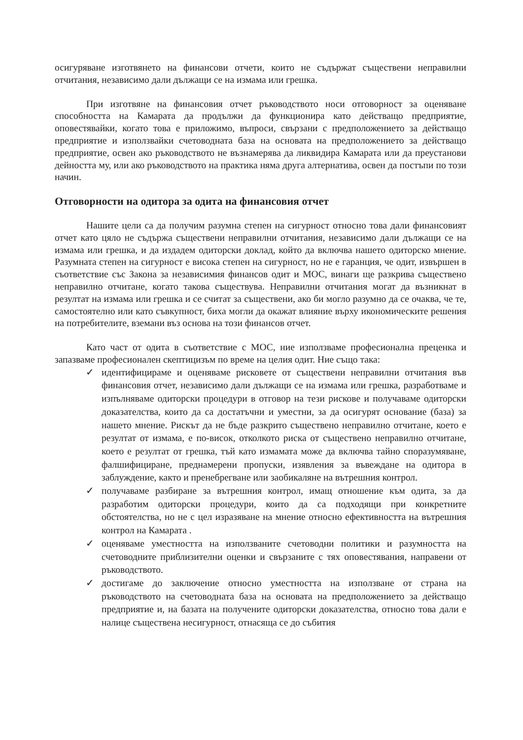осигуряване изготвянето на финансови отчети, които не съдържат съществени неправилни отчитания, независимо дали дължащи се на измама или грешка.
При изготвяне на финансовия отчет ръководството носи отговорност за оценяване способността на Камарата да продължи да функционира като действащо предприятие, оповестявайки, когато това е приложимо, въпроси, свързани с предположението за действащо предприятие и използвайки счетоводната база на основата на предположението за действащо предприятие, освен ако ръководството не възнамерява да ликвидира Камарата или да преустанови дейността му, или ако ръководството на практика няма друга алтернатива, освен да постъпи по този начин.
Отговорности на одитора за одита на финансовия отчет
Нашите цели са да получим разумна степен на сигурност относно това дали финансовият отчет като цяло не съдържа съществени неправилни отчитания, независимо дали дължащи се на измама или грешка, и да издадем одиторски доклад, който да включва нашето одиторско мнение. Разумната степен на сигурност е висока степен на сигурност, но не е гаранция, че одит, извършен в съответствие със Закона за независимия финансов одит и МОС, винаги ще разкрива съществено неправилно отчитане, когато такова съществува. Неправилни отчитания могат да възникнат в резултат на измама или грешка и се считат за съществени, ако би могло разумно да се очаква, че те, самостоятелно или като съвкупност, биха могли да окажат влияние върху икономическите решения на потребителите, вземани въз основа на този финансов отчет.
Като част от одита в съответствие с МОС, ние използваме професионална преценка и запазваме професионален скептицизъм по време на целия одит. Ние също така:
✓ идентифицираме и оценяваме рисковете от съществени неправилни отчитания във финансовия отчет, независимо дали дължащи се на измама или грешка, разработваме и изпълняваме одиторски процедури в отговор на тези рискове и получаваме одиторски доказателства, които да са достатъчни и уместни, за да осигурят основание (база) за нашето мнение. Рискът да не бъде разкрито съществено неправилно отчитане, което е резултат от измама, е по-висок, отколкото риска от съществено неправилно отчитане, което е резултат от грешка, тъй като измамата може да включва тайно споразумяване, фалшифициране, преднамерени пропуски, изявления за въвеждане на одитора в заблуждение, както и пренебрегване или заобикаляне на вътрешния контрол.
✓ получаваме разбиране за вътрешния контрол, имащ отношение към одита, за да разработим одиторски процедури, които да са подходящи при конкретните обстоятелства, но не с цел изразяване на мнение относно ефективността на вътрешния контрол на Камарата .
✓ оценяваме уместността на използваните счетоводни политики и разумността на счетоводните приблизителни оценки и свързаните с тях оповестявания, направени от ръководството.
✓ достигаме до заключение относно уместността на използване от страна на ръководството на счетоводната база на основата на предположението за действащо предприятие и, на базата на получените одиторски доказателства, относно това дали е налице съществена несигурност, отнасяща се до събития